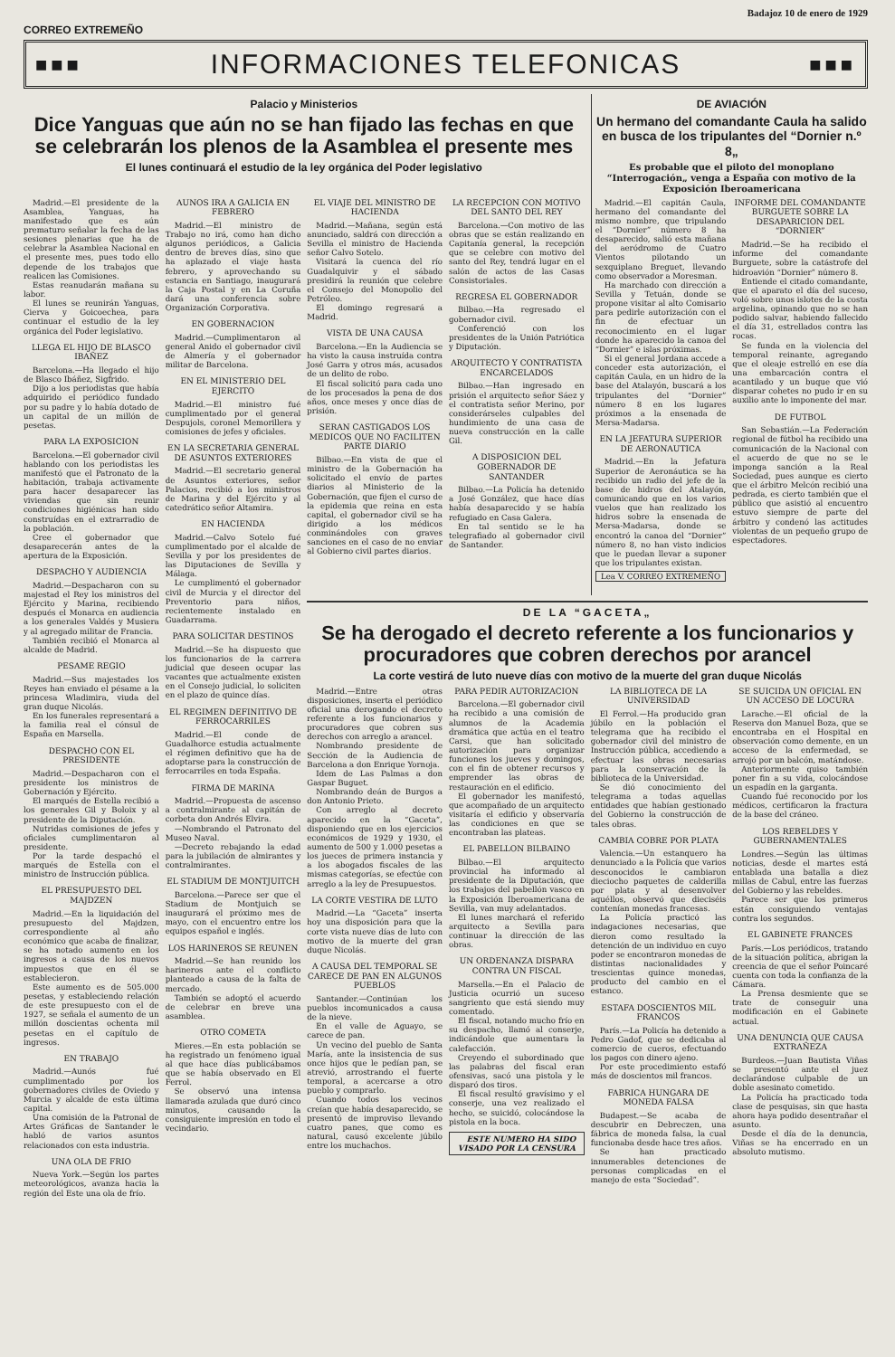CORREO EXTREMEÑO
Badajoz 10 de enero de 1929
■■■
INFORMACIONES TELEFONICAS
■■■
Palacio y Ministerios
Dice Yanguas que aún no se han fijado las fechas en que se celebrarán los plenos de la Asamblea el presente mes
El lunes continuará el estudio de la ley orgánica del Poder legislativo
DE AVIACIÓN
Un hermano del comandante Caula ha salido en busca de los tripulantes del “Dornier n.º 8„
Es probable que el piloto del monoplano “Interrogación„ venga a España con motivo de la Exposición Iberoamericana
Madrid.—El presidente de la Asamblea, Yanguas, ha manifestado que es aún prematuro señalar la fecha de las sesiones plenarias que ha de celebrar la Asamblea Nacional en el presente mes, pues todo ello depende de los trabajos que realicen las Comisiones.
Estas reanudarán mañana su labor.
El lunes se reunirán Yanguas, Cierva y Goicoechea, para continuar el estudio de la ley orgánica del Poder legislativo.
LLEGA EL HIJO DE BLASCO IBAÑEZ
Barcelona.—Ha llegado el hijo de Blasco Ibáñez, Sigfrido.
Dijo a los periodistas que había adquirido el periódico fundado por su padre y lo había dotado de un capital de un millón de pesetas.
PARA LA EXPOSICION
Barcelona.—El gobernador civil hablando con los periodistas les manifestó que el Patronato de la habitación, trabaja activamente para hacer desaparecer las viviendas que sin reunir condiciones higiénicas han sido construídas en el extrarradio de la población.
Cree el gobernador que desaparecerán antes de la apertura de la Exposición.
DESPACHO Y AUDIENCIA
Madrid.—Despacharon con su majestad el Rey los ministros del Ejército y Marina, recibiendo después el Monarca en audiencia a los generales Valdés y Musiera y al agregado militar de Francia.
También recibió el Monarca al alcalde de Madrid.
PESAME REGIO
Madrid.—Sus majestades los Reyes han enviado el pésame a la princesa Wladimira, viuda del gran duque Nicolás.
En los funerales representará a la familia real el cónsul de España en Marsella.
DESPACHO CON EL PRESIDENTE
Madrid.—Despacharon con el presidente los ministros de Gobernación y Ejército.
El marqués de Estella recibió a los generales Gil y Boloix y al presidente de la Diputación.
Nutridas comisiones de jefes y oficiales cumplimentaron al presidente.
Por la tarde despachó el marqués de Estella con el ministro de Instrucción pública.
EL PRESUPUESTO DEL MAJDZEN
Madrid.—En la liquidación del presupuesto del Majdzen, correspondiente al año económico que acaba de finalizar, se ha notado aumento en los ingresos a causa de los nuevos impuestos que en él se establecieron.
Este aumento es de 505.000 pesetas, y estableciendo relación de este presupuesto con el de 1927, se señala el aumento de un millón doscientas ochenta mil pesetas en el capítulo de ingresos.
EN TRABAJO
Madrid.—Aunós fué cumplimentado por los gobernadores civiles de Oviedo y Murcia y alcalde de esta última capital.
Una comisión de la Patronal de Artes Gráficas de Santander le habló de varios asuntos relacionados con esta industria.
UNA OLA DE FRIO
Nueva York.—Según los partes meteorológicos, avanza hacia la región del Este una ola de frío.
AUNOS IRA A GALICIA EN FEBRERO
Madrid.—El ministro de Trabajo no irá, como han dicho algunos periódicos, a Galicia dentro de breves días, sino que ha aplazado el viaje hasta febrero, y aprovechando su estancia en Santiago, inaugurará la Caja Postal y en La Coruña dará una conferencia sobre Organización Corporativa.
EN GOBERNACION
Madrid.—Cumplimentaron al general Anido el gobernador civil de Almería y el gobernador militar de Barcelona.
EN EL MINISTERIO DEL EJERCITO
Madrid.—El ministro fué cumplimentado por el general Despujols, coronel Memorillera y comisiones de jefes y oficiales.
EN LA SECRETARIA GENERAL DE ASUNTOS EXTERIORES
Madrid.—El secretario general de Asuntos exteriores, señor Palacios, recibió a los ministros de Marina y del Ejército y al catedrático señor Altamira.
EN HACIENDA
Madrid.—Calvo Sotelo fué cumplimentado por el alcalde de Sevilla y por los presidentes de las Diputaciones de Sevilla y Málaga.
Le cumplimentó el gobernador civil de Murcia y el director del Preventorio para niños, recientemente instalado en Guadarrama.
PARA SOLICITAR DESTINOS
Madrid.—Se ha dispuesto que los funcionarios de la carrera judicial que deseen ocupar las vacantes que actualmente existen en el Consejo judicial, lo soliciten en el plazo de quince días.
EL REGIMEN DEFINITIVO DE FERROCARRILES
Madrid.—El conde de Guadalhorce estudia actualmente el régimen definitivo que ha de adoptarse para la construcción de ferrocarriles en toda España.
FIRMA DE MARINA
Madrid.—Propuesta de ascenso a contralmirante al capitán de corbeta don Andrés Elvira.
—Nombrando el Patronato del Museo Naval.
—Decreto rebajando la edad para la jubilación de almirantes y contralmirantes.
EL STADIUM DE MONTJUITCH
Barcelona.—Parece ser que el Stadium de Montjuich se inaugurará el próximo mes de mayo, con el encuentro entre los equipos español e inglés.
LOS HARINEROS SE REUNEN
Madrid.—Se han reunido los harineros ante el conflicto planteado a causa de la falta de mercado.
También se adoptó el acuerdo de celebrar en breve una asamblea.
OTRO COMETA
Mieres.—En esta población se ha registrado un fenómeno igual al que hace días publicábamos que se había observado en El Ferrol.
Se observó una intensa llamarada azulada que duró cinco minutos, causando la consiguiente impresión en todo el vecindario.
EL VIAJE DEL MINISTRO DE HACIENDA
Madrid.—Mañana, según está anunciado, saldrá con dirección a Sevilla el ministro de Hacienda señor Calvo Sotelo.
Visitará la cuenca del río Guadalquivir y el sábado presidirá la reunión que celebre el Consejo del Monopolio del Petróleo.
El domingo regresará a Madrid.
VISTA DE UNA CAUSA
Barcelona.—En la Audiencia se ha visto la causa instruída contra José Garra y otros más, acusados de un delito de robo.
El fiscal solicitó para cada uno de los procesados la pena de dos años, once meses y once días de prisión.
SERAN CASTIGADOS LOS MEDICOS QUE NO FACILITEN PARTE DIARIO
Bilbao.—En vista de que el ministro de la Gobernación ha solicitado el envío de partes diarios al Ministerio de la Gobernación, que fijen el curso de la epidemia que reina en esta capital, el gobernador civil se ha dirigido a los médicos conminándoles con graves sanciones en el caso de no enviar al Gobierno civil partes diarios.
LA RECEPCION CON MOTIVO DEL SANTO DEL REY
Barcelona.—Con motivo de las obras que se están realizando en Capitanía general, la recepción que se celebre con motivo del santo del Rey, tendrá lugar en el salón de actos de las Casas Consistoriales.
REGRESA EL GOBERNADOR
Bilbao.—Ha regresado el gobernador civil.
Conferenció con los presidentes de la Unión Patriótica y Diputación.
ARQUITECTO Y CONTRATISTA ENCARCELADOS
Bilbao.—Han ingresado en prisión el arquitecto señor Sáez y el contratista señor Merino, por considerárseles culpables del hundimiento de una casa de nueva construcción en la calle Gil.
A DISPOSICION DEL GOBERNADOR DE SANTANDER
Bilbao.—La Policía ha detenido a José González, que hace días había desaparecido y se había refugiado en Casa Galera.
En tal sentido se le ha telegrafiado al gobernador civil de Santander.
Madrid.—El capitán Caula, hermano del comandante del mismo nombre, que tripulando el “Dornier” número 8 ha desaparecido, salió esta mañana del aeródromo de Cuatro Vientos pilotando un sexquiplano Breguet, llevando como observador a Moresman.
Ha marchado con dirección a Sevilla y Tetuán, donde se propone visitar al alto Comisario para pedirle autorización con el fin de efectuar un reconocimiento en el lugar donde ha aparecido la canoa del “Dornier” e islas próximas.
Si el general Jordana accede a conceder esta autorización, el capitán Caula, en un hidro de la base del Atalayón, buscará a los tripulantes del “Dornier” número 8 en los lugares próximos a la ensenada de Mersa-Madarsa.
EN LA JEFATURA SUPERIOR DE AERONAUTICA
Madrid.—En la Jefatura Superior de Aeronáutica se ha recibido un radio del jefe de la base de hidros del Atalayón, comunicando que en los varios vuelos que han realizado los hidros sobre la ensenada de Mersa-Madarsa, donde se encontró la canoa del “Dornier” número 8, no han visto indicios que le puedan llevar a suponer que los tripulantes existan.
Lea V. CORREO EXTREMEÑO
INFORME DEL COMANDANTE BURGUETE SOBRE LA DESAPARICION DEL “DORNIER”
Madrid.—Se ha recibido el informe del comandante Burguete, sobre la catástrofe del hidroavión “Dornier” número 8.
Entiende el citado comandante, que el aparato el día del suceso, voló sobre unos islotes de la costa argelina, opinando que no se han podido salvar, habiendo fallecido el día 31, estrellados contra las rocas.
Se funda en la violencia del temporal reinante, agregando que el oleaje estrelló en ese día una embarcación contra el acantilado y un buque que vió disparar cohetes no pudo ir en su auxilio ante lo imponente del mar.
DE FUTBOL
San Sebastián.—La Federación regional de fútbol ha recibido una comunicación de la Nacional con el acuerdo de que no se le imponga sanción a la Real Sociedad, pues aunque es cierto que el árbitro Melcón recibió una pedrada, es cierto también que el público que asistió al encuentro estuvo siempre de parte del árbitro y condenó las actitudes violentas de un pequeño grupo de espectadores.
DE LA “GACETA„
Se ha derogado el decreto referente a los funcionarios y procuradores que cobren derechos por arancel
La corte vestirá de luto nueve días con motivo de la muerte del gran duque Nicolás
Madrid.—Entre otras disposiciones, inserta el periódico oficial una derogando el decreto referente a los funcionarios y procuradores que cobren sus derechos con arreglo a arancel.
Nombrando presidente de Sección de la Audiencia de Barcelona a don Enrique Yornoja.
Idem de Las Palmas a don Gaspar Buguet.
Nombrando deán de Burgos a don Antonio Prieto.
Con arreglo al decreto aparecido en la “Gaceta”, disponiendo que en los ejercicios económicos de 1929 y 1930, el aumento de 500 y 1.000 pesetas a los jueces de primera instancia y a los abogados fiscales de las mismas categorías, se efectúe con arreglo a la ley de Presupuestos.
LA CORTE VESTIRA DE LUTO
Madrid.—La “Gaceta” inserta hoy una disposición para que la corte vista nueve días de luto con motivo de la muerte del gran duque Nicolás.
A CAUSA DEL TEMPORAL SE CARECE DE PAN EN ALGUNOS PUEBLOS
Santander.—Continúan los pueblos incomunicados a causa de la nieve.
En el valle de Aguayo, se carece de pan.
Un vecino del pueblo de Santa María, ante la insistencia de sus once hijos que le pedían pan, se atrevió, arrostrando el fuerte temporal, a acercarse a otro pueblo y comprarlo.
Cuando todos los vecinos creían que había desaparecido, se presentó de improviso llevando cuatro panes, que como es natural, causó excelente júbilo entre los muchachos.
PARA PEDIR AUTORIZACION
Barcelona.—El gobernador civil ha recibido a una comisión de alumnos de la Academia dramática que actúa en el teatro Carsi, que han solicitado autorización para organizar funciones los jueves y domingos, con el fin de obtener recursos y emprender las obras de restauración en el edificio.
El gobernador les manifestó, que acompañado de un arquitecto visitaría el edificio y observaría las condiciones en que se encontraban las plateas.
EL PABELLON BILBAINO
Bilbao.—El arquitecto provincial ha informado al presidente de la Diputación, que los trabajos del pabellón vasco en la Exposición Iberoamericana de Sevilla, van muy adelantados.
El lunes marchará el referido arquitecto a Sevilla para continuar la dirección de las obras.
UN ORDENANZA DISPARA CONTRA UN FISCAL
Marsella.—En el Palacio de Justicia ocurrió un suceso sangriento que está siendo muy comentado.
El fiscal, notando mucho frío en su despacho, llamó al conserje, indicándole que aumentara la calefacción.
Creyendo el subordinado que las palabras del fiscal eran ofensivas, sacó una pistola y le disparó dos tiros.
El fiscal resultó gravísimo y el conserje, una vez realizado el hecho, se suicidó, colocándose la pistola en la boca.
ESTE NUMERO HA SIDO VISADO POR LA CENSURA
LA BIBLIOTECA DE LA UNIVERSIDAD
El Ferrol.—Ha producido gran júbilo en la población el telegrama que ha recibido el gobernador civil del ministro de Instrucción pública, accediendo a efectuar las obras necesarias para la conservación de la biblioteca de la Universidad.
Se dió conocimiento del telegrama a todas aquellas entidades que habían gestionado del Gobierno la construcción de tales obras.
CAMBIA COBRE POR PLATA
Valencia.—Un estanquero ha denunciado a la Policía que varios desconocidos le cambiaron dieciocho paquetes de calderilla por plata y al desenvolver aquéllos, observó que dieciséis contenían monedas francesas.
La Policía practicó las indagaciones necesarias, que dieron como resultado la detención de un individuo en cuyo poder se encontraron monedas de distintas nacionalidades y trescientas quince monedas, producto del cambio en el estanco.
ESTAFA DOSCIENTOS MIL FRANCOS
París.—La Policía ha detenido a Pedro Gadof, que se dedicaba al comercio de cueros, efectuando los pagos con dinero ajeno.
Por este procedimiento estafó más de doscientos mil francos.
FABRICA HUNGARA DE MONEDA FALSA
Budapest.—Se acaba de descubrir en Debreczen, una fábrica de moneda falsa, la cual funcionaba desde hace tres años.
Se han practicado innumerables detenciones de personas complicadas en el manejo de esta “Sociedad”.
SE SUICIDA UN OFICIAL EN UN ACCESO DE LOCURA
Larache.—El oficial de la Reserva don Manuel Boza, que se encontraba en el Hospital en observación como demente, en un acceso de la enfermedad, se arrojó por un balcón, matándose.
Anteriormente quiso también poner fin a su vida, colocándose un espadín en la garganta.
Cuando fué reconocido por los médicos, certificaron la fractura de la base del cráneo.
LOS REBELDES Y GUBERNAMENTALES
Londres.—Según las últimas noticias, desde el martes está entablada una batalla a diez millas de Cabul, entre las fuerzas del Gobierno y las rebeldes.
Parece ser que los primeros están consiguiendo ventajas contra los segundos.
EL GABINETE FRANCES
París.—Los periódicos, tratando de la situación política, abrigan la creencia de que el señor Poincaré cuenta con toda la confianza de la Cámara.
La Prensa desmiente que se trate de conseguir una modificación en el Gabinete actual.
UNA DENUNCIA QUE CAUSA EXTRAÑEZA
Burdeos.—Juan Bautista Viñas se presentó ante el juez declarándose culpable de un doble asesinato cometido.
La Policía ha practicado toda clase de pesquisas, sin que hasta ahora haya podido desentrañar el asunto.
Desde el día de la denuncia, Viñas se ha encerrado en un absoluto mutismo.